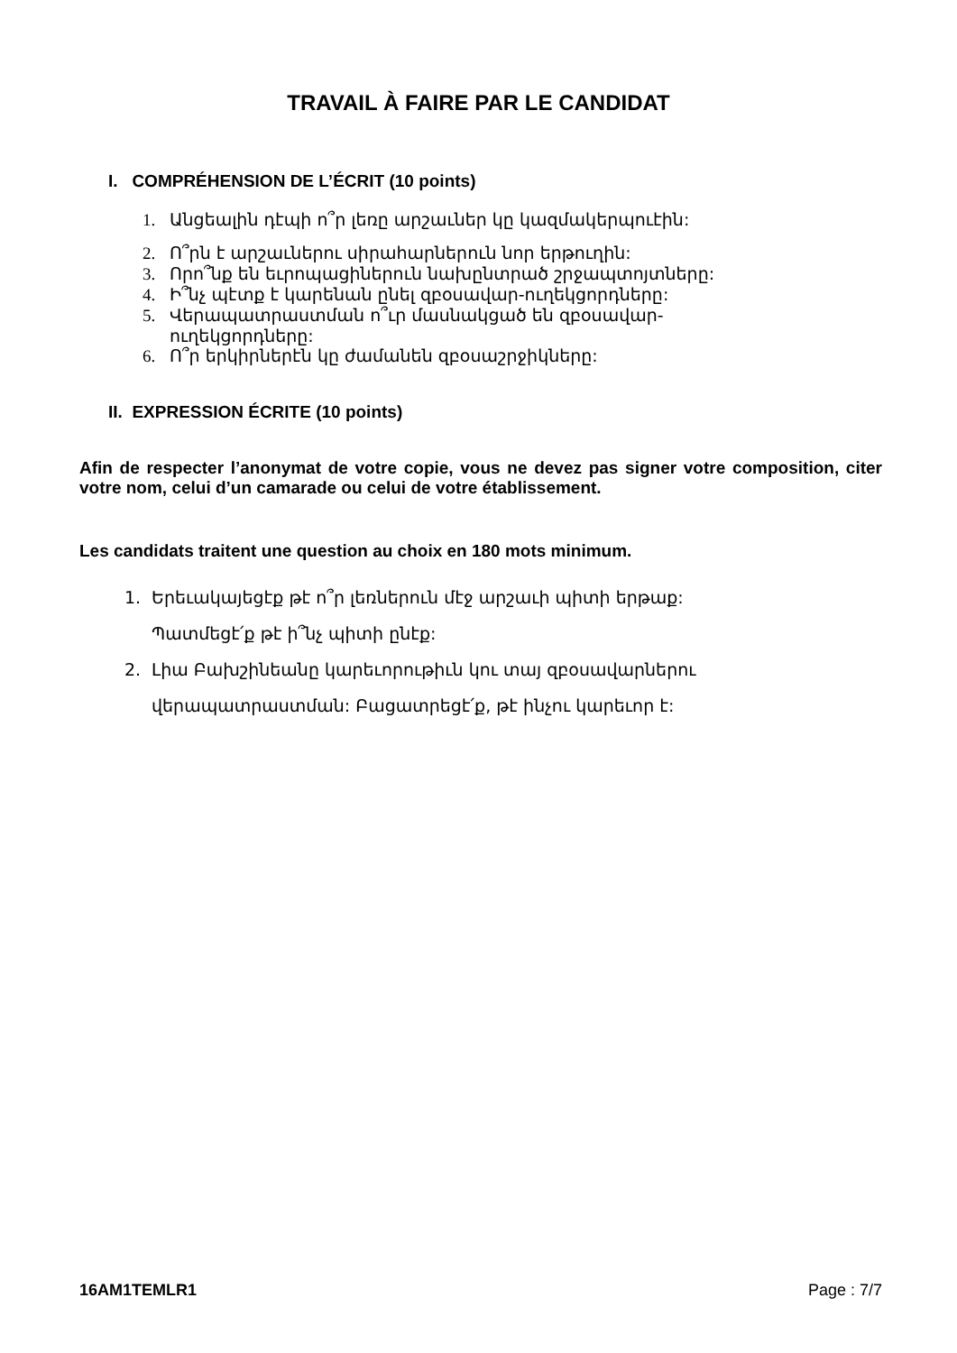TRAVAIL À FAIRE PAR LE CANDIDAT
I. COMPRÉHENSION DE L’ÉCRIT (10 points)
1. Անցեալին դէպի ո՞ր լեռը արշաւներ կը կազմակերպուէին:
2. Ո՞րն է արշաւներու սիրահարներուն նոր երթուղին:
3. Որո՞նք են եւրոպացիներուն նախընտրած շրջապտոյտները:
4. Ի՞նչ պէտք է կարենան ընել զբօսավար-ուղեկցորդները:
5. Վերապատրաստման ո՞ւր մասնակցած են զբօսավար-
ուղեկցորդները:
6. Ո՞ր երկիրներէն կը ժամանեն զբօսաշրջիկները:
II. EXPRESSION ÉCRITE (10 points)
Afin de respecter l’anonymat de votre copie, vous ne devez pas signer votre composition, citer votre nom, celui d’un camarade ou celui de votre établissement.
Les candidats traitent une question au choix en 180 mots minimum.
1. Երեւակայեցէք թէ ո՞ր լեռներուն մէջ արշաւի պիտի երթաք:
Պատմեցէ՛ք թէ ի՞նչ պիտի ընէք:
2. Լիա Բախշինեանը կարեւորութիւն կու տայ զբօսավարներու
վերապատրաստման: Բացատրեցէ՛ք, թէ ինչու կարեւոր է:
16AM1TEMLR1 Page : 7/7